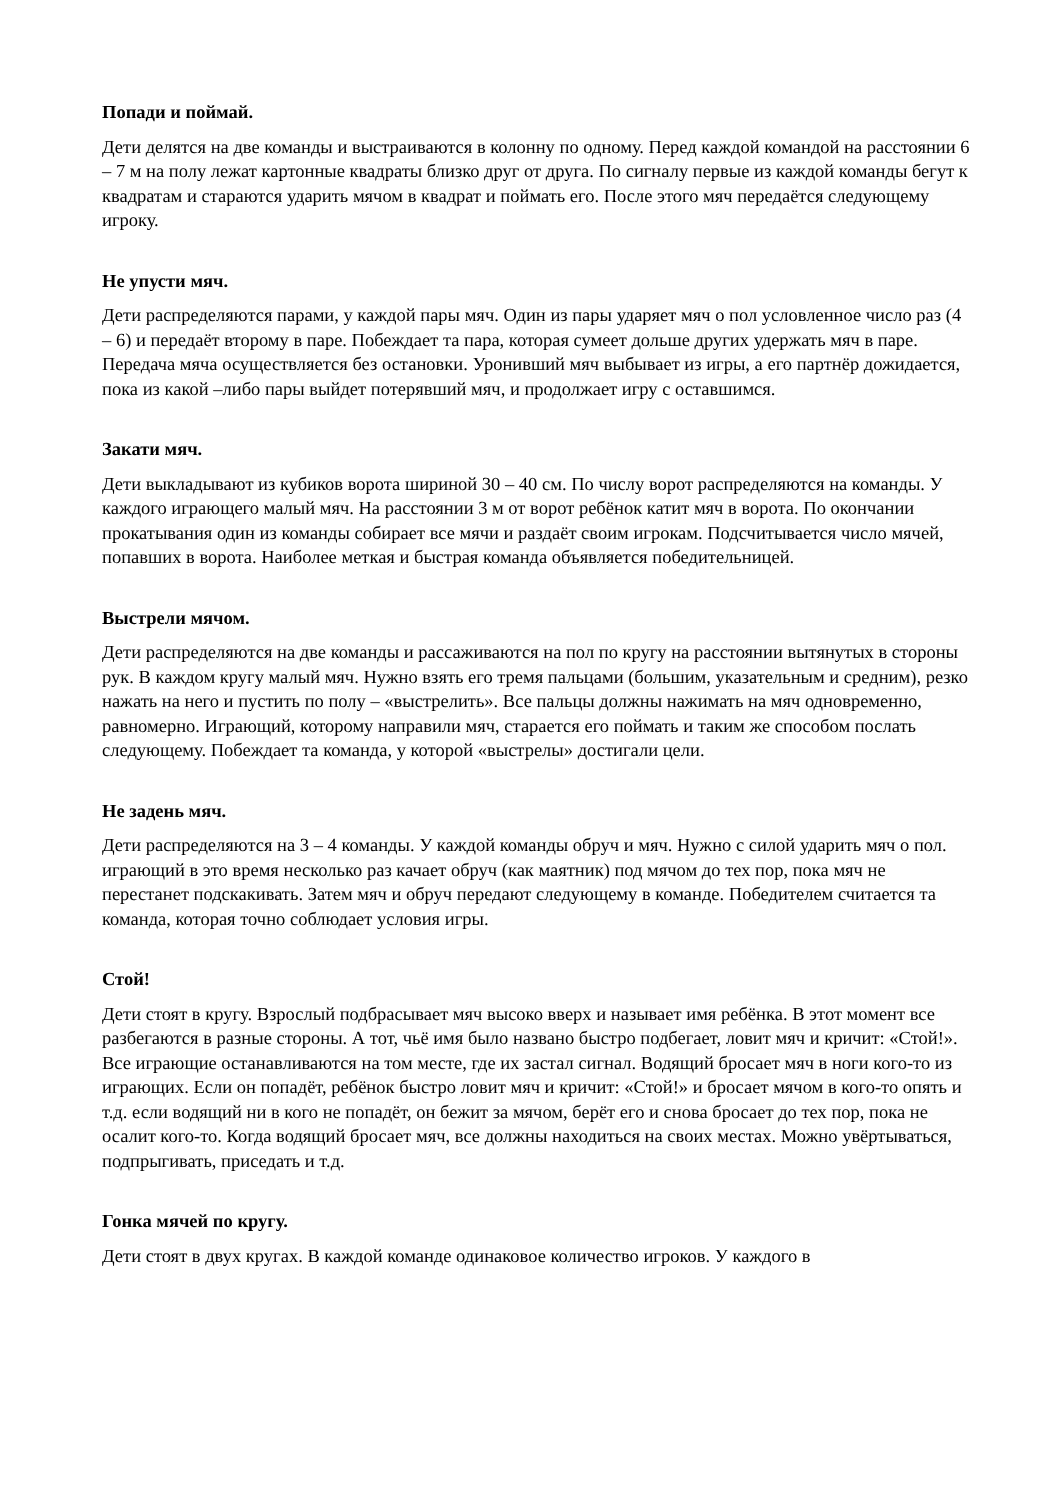Попади и поймай.
Дети делятся на две команды и выстраиваются в колонну по одному. Перед каждой командой на расстоянии 6 – 7 м на полу лежат картонные квадраты близко друг от друга. По сигналу первые из каждой команды бегут к квадратам и стараются ударить мячом в квадрат и поймать его. После этого мяч передаётся следующему игроку.
Не упусти мяч.
Дети распределяются парами, у каждой пары мяч. Один из пары ударяет мяч о пол условленное число раз (4 – 6) и передаёт второму в паре. Побеждает та пара, которая сумеет дольше других удержать мяч в паре. Передача мяча осуществляется без остановки. Уронивший мяч выбывает из игры, а его партнёр дожидается, пока из какой –либо пары выйдет потерявший мяч, и продолжает игру с оставшимся.
Закати мяч.
Дети выкладывают из кубиков ворота шириной 30 – 40 см. По числу ворот распределяются на команды. У каждого играющего малый мяч. На расстоянии 3 м от ворот ребёнок катит мяч в ворота. По окончании прокатывания один из команды собирает все мячи и раздаёт своим игрокам. Подсчитывается число мячей, попавших в ворота. Наиболее меткая и быстрая команда объявляется победительницей.
Выстрели мячом.
Дети распределяются на две команды и рассаживаются на пол по кругу на расстоянии вытянутых в стороны рук. В каждом кругу малый мяч. Нужно взять его тремя пальцами (большим, указательным и средним), резко нажать на него и пустить по полу – «выстрелить». Все пальцы должны нажимать на мяч одновременно, равномерно. Играющий, которому направили мяч, старается его поймать и таким же способом послать следующему. Побеждает та команда, у которой «выстрелы» достигали цели.
Не задень мяч.
Дети распределяются на 3 – 4 команды. У каждой команды обруч и мяч. Нужно с силой ударить мяч о пол. играющий в это время несколько раз качает обруч (как маятник) под мячом до тех пор, пока мяч не перестанет подскакивать. Затем мяч и обруч передают следующему в команде. Победителем считается та команда, которая точно соблюдает условия игры.
Стой!
Дети стоят в кругу. Взрослый подбрасывает мяч высоко вверх и называет имя ребёнка. В этот момент все разбегаются в разные стороны. А тот, чьё имя было названо быстро подбегает, ловит мяч и кричит: «Стой!». Все играющие останавливаются на том месте, где их застал сигнал. Водящий бросает мяч в ноги кого-то из играющих. Если он попадёт, ребёнок быстро ловит мяч и кричит: «Стой!» и бросает мячом в кого-то опять и т.д. если водящий ни в кого не попадёт, он бежит за мячом, берёт его и снова бросает до тех пор, пока не осалит кого-то. Когда водящий бросает мяч, все должны находиться на своих местах. Можно увёртываться, подпрыгивать, приседать и т.д.
Гонка мячей по кругу.
Дети стоят в двух кругах. В каждой команде одинаковое количество игроков. У каждого в